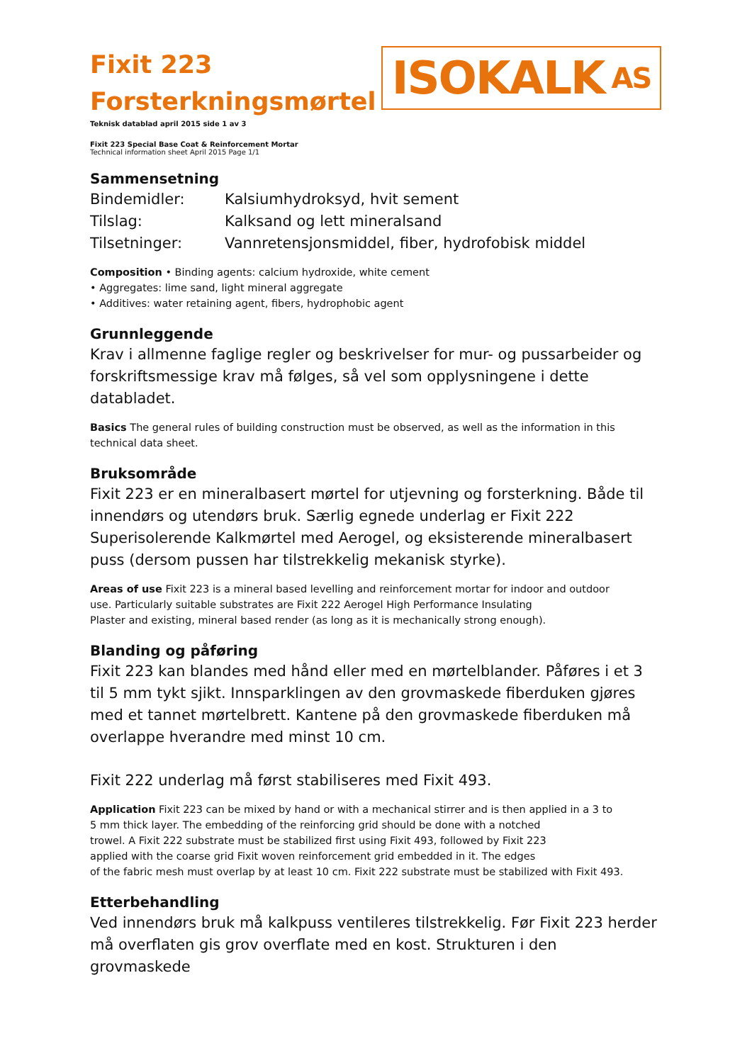Fixit 223
Forsterkningsmørtel
ISOKALK AS
Teknisk datablad april 2015 side 1 av 3
Fixit 223 Special Base Coat & Reinforcement Mortar
Technical information sheet April 2015 Page 1/1
Sammensetning
| Bindemidler: | Kalsiumhydroksyd, hvit sement |
| Tilslag: | Kalksand og lett mineralsand |
| Tilsetninger: | Vannretensjonsmiddel, fiber, hydrofobisk middel |
Composition • Binding agents: calcium hydroxide, white cement
• Aggregates: lime sand, light mineral aggregate
• Additives: water retaining agent, fibers, hydrophobic agent
Grunnleggende
Krav i allmenne faglige regler og beskrivelser for mur- og pussarbeider og forskriftsmessige krav må følges, så vel som opplysningene i dette databladet.
Basics The general rules of building construction must be observed, as well as the information in this technical data sheet.
Bruksområde
Fixit 223 er en mineralbasert mørtel for utjevning og forsterkning. Både til innendørs og utendørs bruk. Særlig egnede underlag er Fixit 222 Superisolerende Kalkmørtel med Aerogel, og eksisterende mineralbasert puss (dersom pussen har tilstrekkelig mekanisk styrke).
Areas of use Fixit 223 is a mineral based levelling and reinforcement mortar for indoor and outdoor
use. Particularly suitable substrates are Fixit 222 Aerogel High Performance Insulating
Plaster and existing, mineral based render (as long as it is mechanically strong enough).
Blanding og påføring
Fixit 223 kan blandes med hånd eller med en mørtelblander. Påføres i et 3 til 5 mm tykt sjikt. Innsparklingen av den grovmaskede fiberduken gjøres med et tannet mørtelbrett. Kantene på den grovmaskede fiberduken må overlappe hverandre med minst 10 cm.
Fixit 222 underlag må først stabiliseres med Fixit 493.
Application Fixit 223 can be mixed by hand or with a mechanical stirrer and is then applied in a 3 to
5 mm thick layer. The embedding of the reinforcing grid should be done with a notched
trowel. A Fixit 222 substrate must be stabilized first using Fixit 493, followed by Fixit 223
applied with the coarse grid Fixit woven reinforcement grid embedded in it. The edges
of the fabric mesh must overlap by at least 10 cm. Fixit 222 substrate must be stabilized with Fixit 493.
Etterbehandling
Ved innendørs bruk må kalkpuss ventileres tilstrekkelig. Før Fixit 223 herder må overflaten gis grov overflate med en kost. Strukturen i den grovmaskede